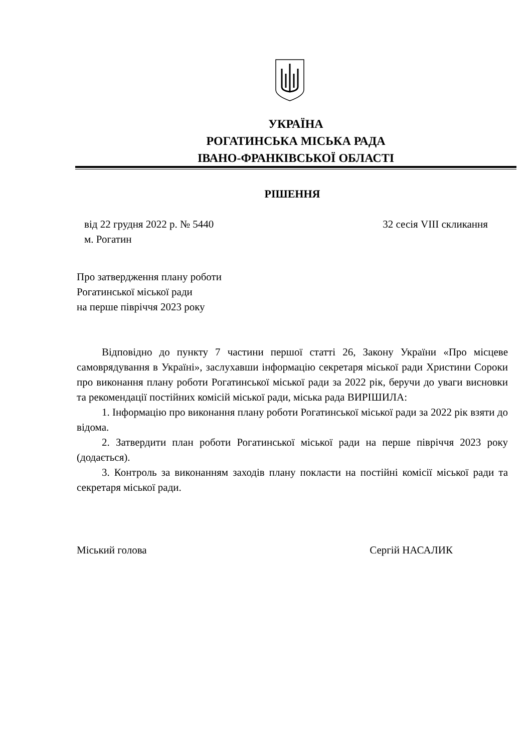УКРАЇНА
РОГАТИНСЬКА МІСЬКА РАДА
ІВАНО-ФРАНКІВСЬКОЇ ОБЛАСТІ
РІШЕННЯ
від 22 грудня 2022 р. № 5440 32 сесія VIII скликання
м. Рогатин
Про затвердження плану роботи
Рогатинської міської ради
на перше півріччя 2023 року
Відповідно до пункту 7 частини першої статті 26, Закону України «Про місцеве самоврядування в Україні», заслухавши інформацію секретаря міської ради Христини Сороки про виконання плану роботи Рогатинської міської ради за 2022 рік, беручи до уваги висновки та рекомендації постійних комісій міської ради, міська рада ВИРІШИЛА:
1. Інформацію про виконання плану роботи Рогатинської міської ради за 2022 рік взяти до відома.
2. Затвердити план роботи Рогатинської міської ради на перше півріччя 2023 року (додається).
3. Контроль за виконанням заходів плану покласти на постійні комісії міської ради та секретаря міської ради.
Міський голова Сергій НАСАЛИК